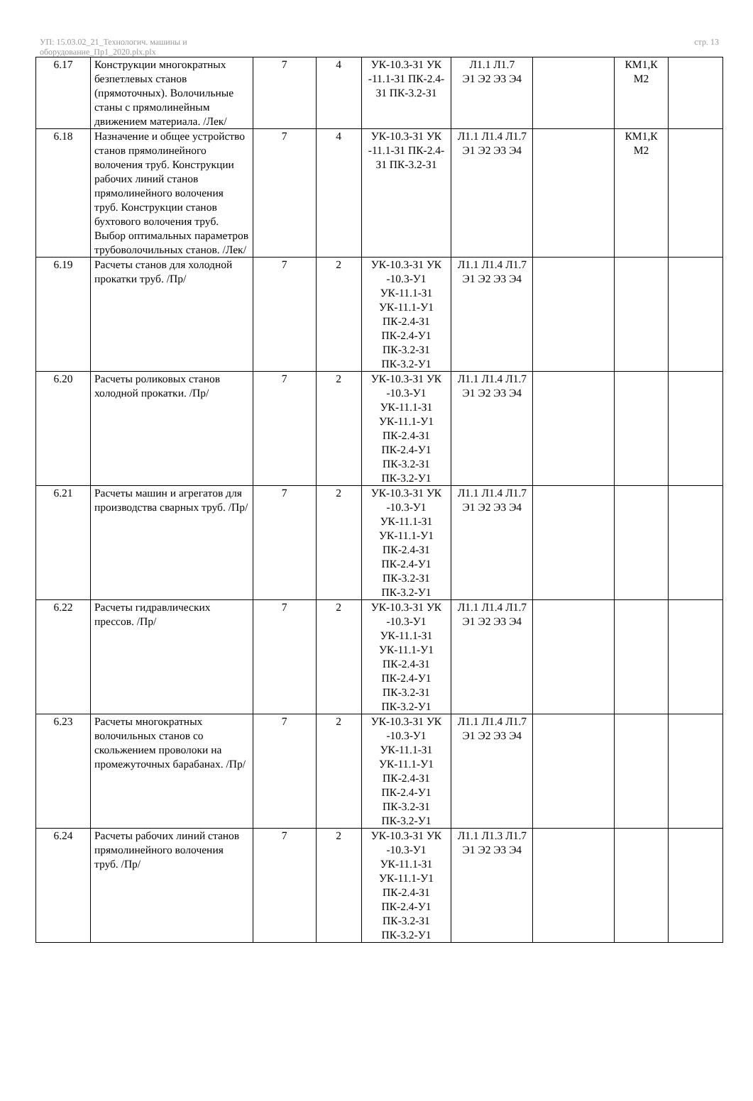УП: 15.03.02_21_Технологич. машины и
оборудование_Пр1_2020.plx.plx
стр. 13
| 6.17 | Конструкции многократных безпетлевых станов (прямоточных). Волочильные станы с прямолинейным движением материала. /Лек/ | 7 | 4 | УК-10.3-З1 УК -11.1-З1 ПК-2.4-З1 ПК-3.2-З1 | Л1.1 Л1.7 Э1 Э2 Э3 Э4 | | КМ1,К М2 | |
| 6.18 | Назначение и общее устройство станов прямолинейного волочения труб. Конструкции рабочих линий станов прямолинейного волочения труб. Конструкции станов бухтового волочения труб. Выбор оптимальных параметров трубоволочильных станов. /Лек/ | 7 | 4 | УК-10.3-З1 УК -11.1-З1 ПК-2.4-З1 ПК-3.2-З1 | Л1.1 Л1.4 Л1.7 Э1 Э2 Э3 Э4 | | КМ1,К М2 | |
| 6.19 | Расчеты станов для холодной прокатки труб. /Пр/ | 7 | 2 | УК-10.3-З1 УК -10.3-У1 УК-11.1-З1 УК-11.1-У1 ПК-2.4-З1 ПК-2.4-У1 ПК-3.2-З1 ПК-3.2-У1 | Л1.1 Л1.4 Л1.7 Э1 Э2 Э3 Э4 | | | |
| 6.20 | Расчеты роликовых станов холодной прокатки. /Пр/ | 7 | 2 | УК-10.3-З1 УК -10.3-У1 УК-11.1-З1 УК-11.1-У1 ПК-2.4-З1 ПК-2.4-У1 ПК-3.2-З1 ПК-3.2-У1 | Л1.1 Л1.4 Л1.7 Э1 Э2 Э3 Э4 | | | |
| 6.21 | Расчеты машин и агрегатов для производства сварных труб. /Пр/ | 7 | 2 | УК-10.3-З1 УК -10.3-У1 УК-11.1-З1 УК-11.1-У1 ПК-2.4-З1 ПК-2.4-У1 ПК-3.2-З1 ПК-3.2-У1 | Л1.1 Л1.4 Л1.7 Э1 Э2 Э3 Э4 | | | |
| 6.22 | Расчеты гидравлических прессов. /Пр/ | 7 | 2 | УК-10.3-З1 УК -10.3-У1 УК-11.1-З1 УК-11.1-У1 ПК-2.4-З1 ПК-2.4-У1 ПК-3.2-З1 ПК-3.2-У1 | Л1.1 Л1.4 Л1.7 Э1 Э2 Э3 Э4 | | | |
| 6.23 | Расчеты многократных волочильных станов со скольжением проволоки на промежуточных барабанах. /Пр/ | 7 | 2 | УК-10.3-З1 УК -10.3-У1 УК-11.1-З1 УК-11.1-У1 ПК-2.4-З1 ПК-2.4-У1 ПК-3.2-З1 ПК-3.2-У1 | Л1.1 Л1.4 Л1.7 Э1 Э2 Э3 Э4 | | | |
| 6.24 | Расчеты рабочих линий станов прямолинейного волочения труб. /Пр/ | 7 | 2 | УК-10.3-З1 УК -10.3-У1 УК-11.1-З1 УК-11.1-У1 ПК-2.4-З1 ПК-2.4-У1 ПК-3.2-З1 ПК-3.2-У1 | Л1.1 Л1.3 Л1.7 Э1 Э2 Э3 Э4 | | | |